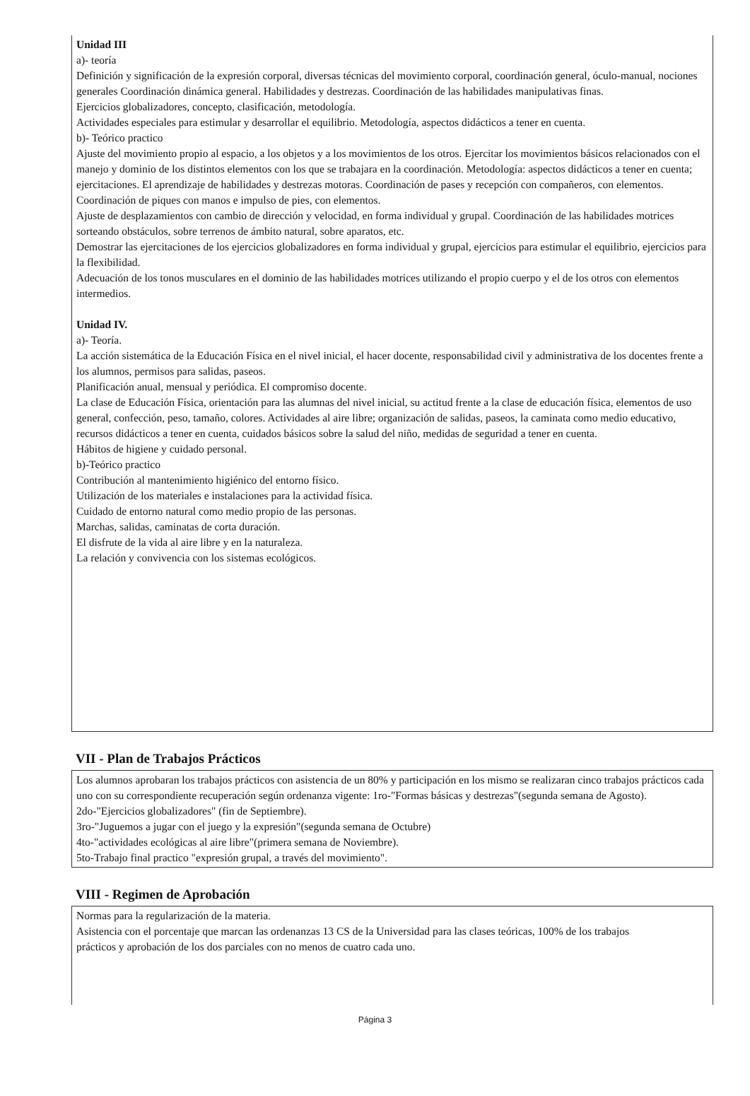Unidad III
a)- teoría
Definición y significación de la expresión corporal, diversas técnicas del movimiento corporal, coordinación general, óculo-manual, nociones generales Coordinación dinámica general. Habilidades y destrezas. Coordinación de las habilidades manipulativas finas.
Ejercicios globalizadores, concepto, clasificación, metodología.
Actividades especiales para estimular y desarrollar el equilibrio. Metodología, aspectos didácticos a tener en cuenta.
b)- Teórico practico
Ajuste del movimiento propio al espacio, a los objetos y a los movimientos de los otros. Ejercitar los movimientos básicos relacionados con el manejo y dominio de los distintos elementos con los que se trabajara en la coordinación. Metodología: aspectos didácticos a tener en cuenta; ejercitaciones. El aprendizaje de habilidades y destrezas motoras. Coordinación de pases y recepción con compañeros, con elementos.
Coordinación de piques con manos e impulso de pies, con elementos.
Ajuste de desplazamientos con cambio de dirección y velocidad, en forma individual y grupal. Coordinación de las habilidades motrices sorteando obstáculos, sobre terrenos de ámbito natural, sobre aparatos, etc.
Demostrar las ejercitaciones de los ejercicios globalizadores en forma individual y grupal, ejercicios para estimular el equilibrio, ejercicios para la flexibilidad.
Adecuación de los tonos musculares en el dominio de las habilidades motrices utilizando el propio cuerpo y el de los otros con elementos intermedios.
Unidad IV.
a)- Teoría.
La acción sistemática de la Educación Física en el nivel inicial, el hacer docente, responsabilidad civil y administrativa de los docentes frente a los alumnos, permisos para salidas, paseos.
Planificación anual, mensual y periódica. El compromiso docente.
La clase de Educación Física, orientación para las alumnas del nivel inicial, su actitud frente a la clase de educación física, elementos de uso general, confección, peso, tamaño, colores. Actividades al aire libre; organización de salidas, paseos, la caminata como medio educativo, recursos didácticos a tener en cuenta, cuidados básicos sobre la salud del niño, medidas de seguridad a tener en cuenta.
Hábitos de higiene y cuidado personal.
b)-Teórico practico
Contribución al mantenimiento higiénico del entorno físico.
Utilización de los materiales e instalaciones para la actividad física.
Cuidado de entorno natural como medio propio de las personas.
Marchas, salidas, caminatas de corta duración.
El disfrute de la vida al aire libre y en la naturaleza.
La relación y convivencia con los sistemas ecológicos.
VII - Plan de Trabajos Prácticos
Los alumnos aprobaran los trabajos prácticos con asistencia de un 80% y participación en los mismo se realizaran cinco trabajos prácticos cada uno con su correspondiente recuperación según ordenanza vigente: 1ro-"Formas básicas y destrezas"(segunda semana de Agosto).
2do-"Ejercicios globalizadores" (fin de Septiembre).
3ro-"Juguemos a jugar con el juego y la expresión"(segunda semana de Octubre)
4to-"actividades ecológicas al aire libre"(primera semana de Noviembre).
5to-Trabajo final practico "expresión grupal, a través del movimiento".
VIII - Regimen de Aprobación
Normas para la regularización de la materia.
Asistencia con el porcentaje que marcan las ordenanzas 13 CS de la Universidad para las clases teóricas, 100% de los trabajos
prácticos y aprobación de los dos parciales con no menos de cuatro cada uno.
Página 3